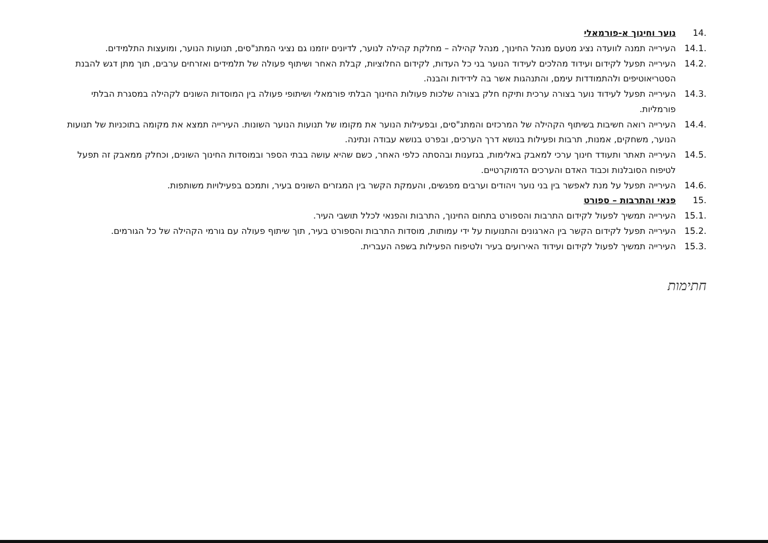.14 נוער וחינוך א-פורמאלי
.14.1 העירייה תמנה לוועדה נציג מטעם מנהל החינוך, מנהל קהילה – מחלקת קהילה לנוער, לדיונים יוזמנו גם נציגי המתנ"סים, תנועות הנוער, ומועצות התלמידים.
.14.2 העירייה תפעל לקידום ועידוד מהלכים לעידוד הנוער בני כל העדות, לקידום החלוציות, קבלת האחר ושיתוף פעולה של תלמידים ואזרחים ערבים, תוך מתן דגש להבנת הסטריאוטיפים ולהתמודדות עימם, והתנהגות אשר בה לידידות והבנה.
.14.3 העירייה תפעל לעידוד נוער בצורה ערכית ותיקח חלק בצורה שלכות פעולות החינוך הבלתי פורמאלי ושיתופי פעולה בין המוסדות השונים לקהילה במסגרת הבלתי פורמליות.
.14.4 העירייה רואה חשיבות בשיתוף הקהילה של המרכזים והמתנ"סים, ובפעילות הנוער את מקומו של תנועות הנוער השונות. העירייה תמצא את מקומה בתוכניות של תנועות הנוער, משחקים, אמנות, תרבות ופעילות בנושא דרך הערכים, ובפרט בנושא עבודה ונתינה.
.14.5 העירייה תאתר ותעודד חינוך ערכי למאבק באלימות, בגזענות ובהסתה כלפי האחר, כשם שהיא עושה בבתי הספר ובמוסדות החינוך השונים, וכחלק ממאבק זה תפעל לטיפוח הסובלנות וכבוד האדם והערכים הדמוקרטיים.
.14.6 העירייה תפעל על מנת לאפשר בין בני נוער ויהודים וערבים מפגשים, והעמקת הקשר בין המגזרים השונים בעיר, ותמכם בפעילויות משותפות.
.15 פנאי והתרבות – ספורט
.15.1 העירייה תמשיך לפעול לקידום התרבות והספורט בתחום החינוך, התרבות והפנאי לכלל תושבי העיר.
.15.2 העירייה תפעל לקידום הקשר בין הארגונים והתנועות על ידי עמותות, מוסדות התרבות והספורט בעיר, תוך שיתוף פעולה עם גורמי הקהילה של כל הגורמים.
.15.3 העירייה תמשיך לפעול לקידום ועידוד האירועים בעיר ולטיפוח הפעילות בשפה העברית.
חתימות